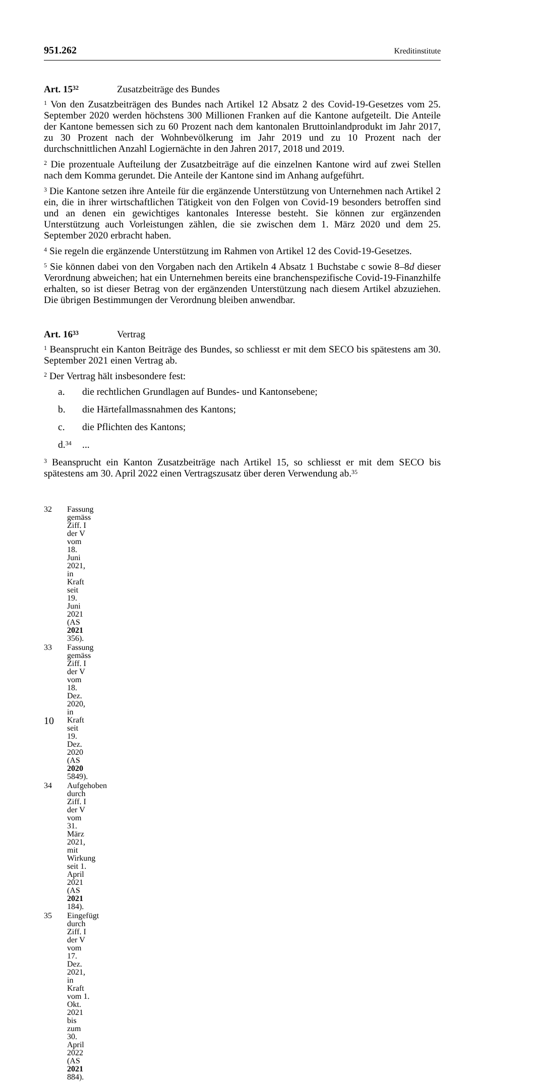951.262 Kreditinstitute
Art. 15<sup>32</sup> Zusatzbeiträge des Bundes
<sup>1</sup> Von den Zusatzbeiträgen des Bundes nach Artikel 12 Absatz 2 des Covid-19-Gesetzes vom 25. September 2020 werden höchstens 300 Millionen Franken auf die Kantone aufgeteilt. Die Anteile der Kantone bemessen sich zu 60 Prozent nach dem kantonalen Bruttoinlandprodukt im Jahr 2017, zu 30 Prozent nach der Wohnbevölkerung im Jahr 2019 und zu 10 Prozent nach der durchschnittlichen Anzahl Logiernächte in den Jahren 2017, 2018 und 2019.
<sup>2</sup> Die prozentuale Aufteilung der Zusatzbeiträge auf die einzelnen Kantone wird auf zwei Stellen nach dem Komma gerundet. Die Anteile der Kantone sind im Anhang aufgeführt.
<sup>3</sup> Die Kantone setzen ihre Anteile für die ergänzende Unterstützung von Unternehmen nach Artikel 2 ein, die in ihrer wirtschaftlichen Tätigkeit von den Folgen von Covid-19 besonders betroffen sind und an denen ein gewichtiges kantonales Interesse besteht. Sie können zur ergänzenden Unterstützung auch Vorleistungen zählen, die sie zwischen dem 1. März 2020 und dem 25. September 2020 erbracht haben.
<sup>4</sup> Sie regeln die ergänzende Unterstützung im Rahmen von Artikel 12 des Covid-19-Gesetzes.
<sup>5</sup> Sie können dabei von den Vorgaben nach den Artikeln 4 Absatz 1 Buchstabe c sowie 8–8d dieser Verordnung abweichen; hat ein Unternehmen bereits eine branchenspezifische Covid-19-Finanzhilfe erhalten, so ist dieser Betrag von der ergänzenden Unterstützung nach diesem Artikel abzuziehen. Die übrigen Bestimmungen der Verordnung bleiben anwendbar.
Art. 16<sup>33</sup> Vertrag
<sup>1</sup> Beansprucht ein Kanton Beiträge des Bundes, so schliesst er mit dem SECO bis spätestens am 30. September 2021 einen Vertrag ab.
<sup>2</sup> Der Vertrag hält insbesondere fest:
a. die rechtlichen Grundlagen auf Bundes- und Kantonsebene;
b. die Härtefallmassnahmen des Kantons;
c. die Pflichten des Kantons;
d.<sup>34</sup>...
<sup>3</sup> Beansprucht ein Kanton Zusatzbeiträge nach Artikel 15, so schliesst er mit dem SECO bis spätestens am 30. April 2022 einen Vertragszusatz über deren Verwendung ab.<sup>35</sup>
32 Fassung gemäss Ziff. I der V vom 18. Juni 2021, in Kraft seit 19. Juni 2021
(AS 2021 356).
33 Fassung gemäss Ziff. I der V vom 18. Dez. 2020, in Kraft seit 19. Dez. 2020
(AS 2020 5849).
34 Aufgehoben durch Ziff. I der V vom 31. März 2021, mit Wirkung seit 1. April 2021
(AS 2021 184).
35 Eingefügt durch Ziff. I der V vom 17. Dez. 2021, in Kraft vom 1. Okt. 2021 bis zum
30. April 2022 (AS 2021 884).
10